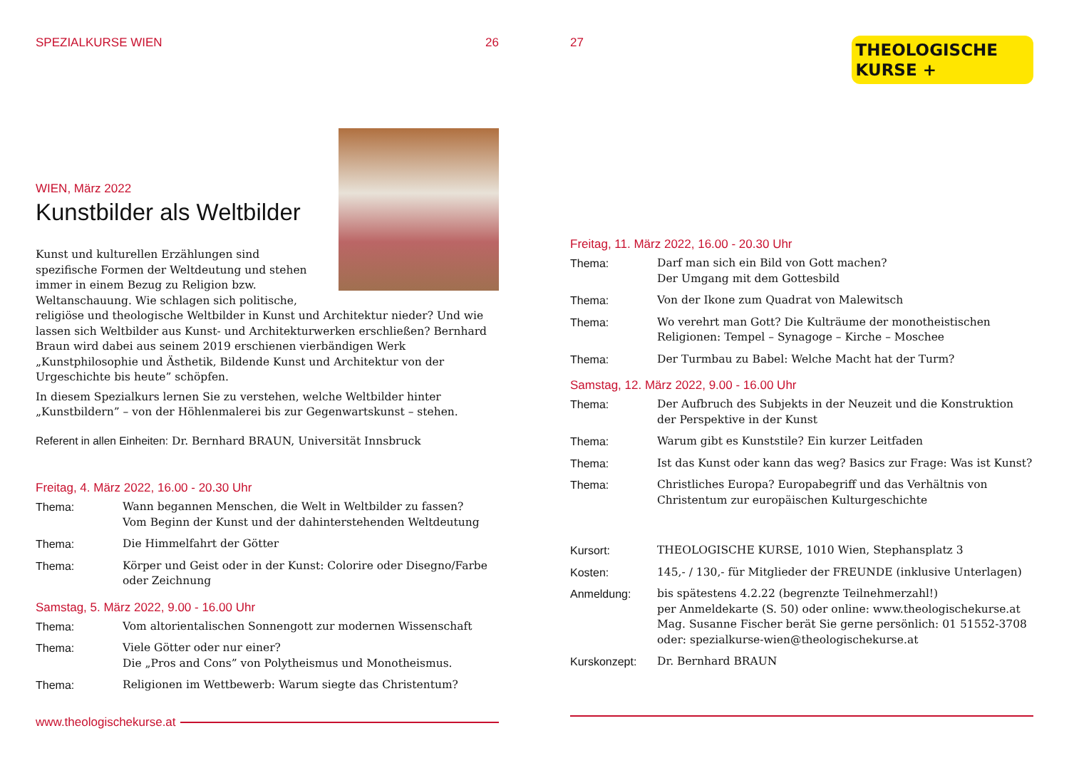SPEZIALKURSE WIEN 26
WIEN, März 2022
Kunstbilder als Weltbilder
Kunst und kulturellen Erzählungen sind spezifische Formen der Weltdeutung und stehen immer in einem Bezug zu Religion bzw. Weltanschauung. Wie schlagen sich politische, religiöse und theologische Weltbilder in Kunst und Architektur nieder? Und wie lassen sich Weltbilder aus Kunst- und Architekturwerken erschließen? Bernhard Braun wird dabei aus seinem 2019 erschienen vierbändigen Werk „Kunstphilosophie und Ästhetik, Bildende Kunst und Architektur von der Urgeschichte bis heute” schöpfen.
In diesem Spezialkurs lernen Sie zu verstehen, welche Weltbilder hinter „Kunstbildern” – von der Höhlenmalerei bis zur Gegenwartskunst – stehen.
Referent in allen Einheiten: Dr. Bernhard BRAUN, Universität Innsbruck
Freitag, 4. März 2022, 16.00 - 20.30 Uhr
Thema: Wann begannen Menschen, die Welt in Weltbilder zu fassen?
Vom Beginn der Kunst und der dahinterstehenden Weltdeutung
Thema: Die Himmelfahrt der Götter
Thema: Körper und Geist oder in der Kunst: Colorire oder Disegno/Farbe oder Zeichnung
Samstag, 5. März 2022, 9.00 - 16.00 Uhr
Thema: Vom altorientalischen Sonnengott zur modernen Wissenschaft
Thema: Viele Götter oder nur einer?
Die „Pros and Cons” von Polytheismus und Monotheismus.
Thema: Religionen im Wettbewerb: Warum siegte das Christentum?
www.theologischekurse.at
27 THEOLOGISCHE
KURSE +
Freitag, 11. März 2022, 16.00 - 20.30 Uhr
Thema: Darf man sich ein Bild von Gott machen?
Der Umgang mit dem Gottesbild
Thema: Von der Ikone zum Quadrat von Malewitsch
Thema: Wo verehrt man Gott? Die Kulträume der monotheistischen Religionen: Tempel – Synagoge – Kirche – Moschee
Thema: Der Turmbau zu Babel: Welche Macht hat der Turm?
Samstag, 12. März 2022, 9.00 - 16.00 Uhr
Thema: Der Aufbruch des Subjekts in der Neuzeit und die Konstruktion der Perspektive in der Kunst
Thema: Warum gibt es Kunststile? Ein kurzer Leitfaden
Thema: Ist das Kunst oder kann das weg? Basics zur Frage: Was ist Kunst?
Thema: Christliches Europa? Europabegriff und das Verhältnis von Christentum zur europäischen Kulturgeschichte
Kursort: THEOLOGISCHE KURSE, 1010 Wien, Stephansplatz 3
Kosten: 145,- / 130,- für Mitglieder der FREUNDE (inklusive Unterlagen)
Anmeldung: bis spätestens 4.2.22 (begrenzte Teilnehmerzahl!)
per Anmeldekarte (S. 50) oder online: www.theologischekurse.at
Mag. Susanne Fischer berät Sie gerne persönlich: 01 51552-3708
oder: spezialkurse-wien@theologischekurse.at
Kurskonzept: Dr. Bernhard BRAUN